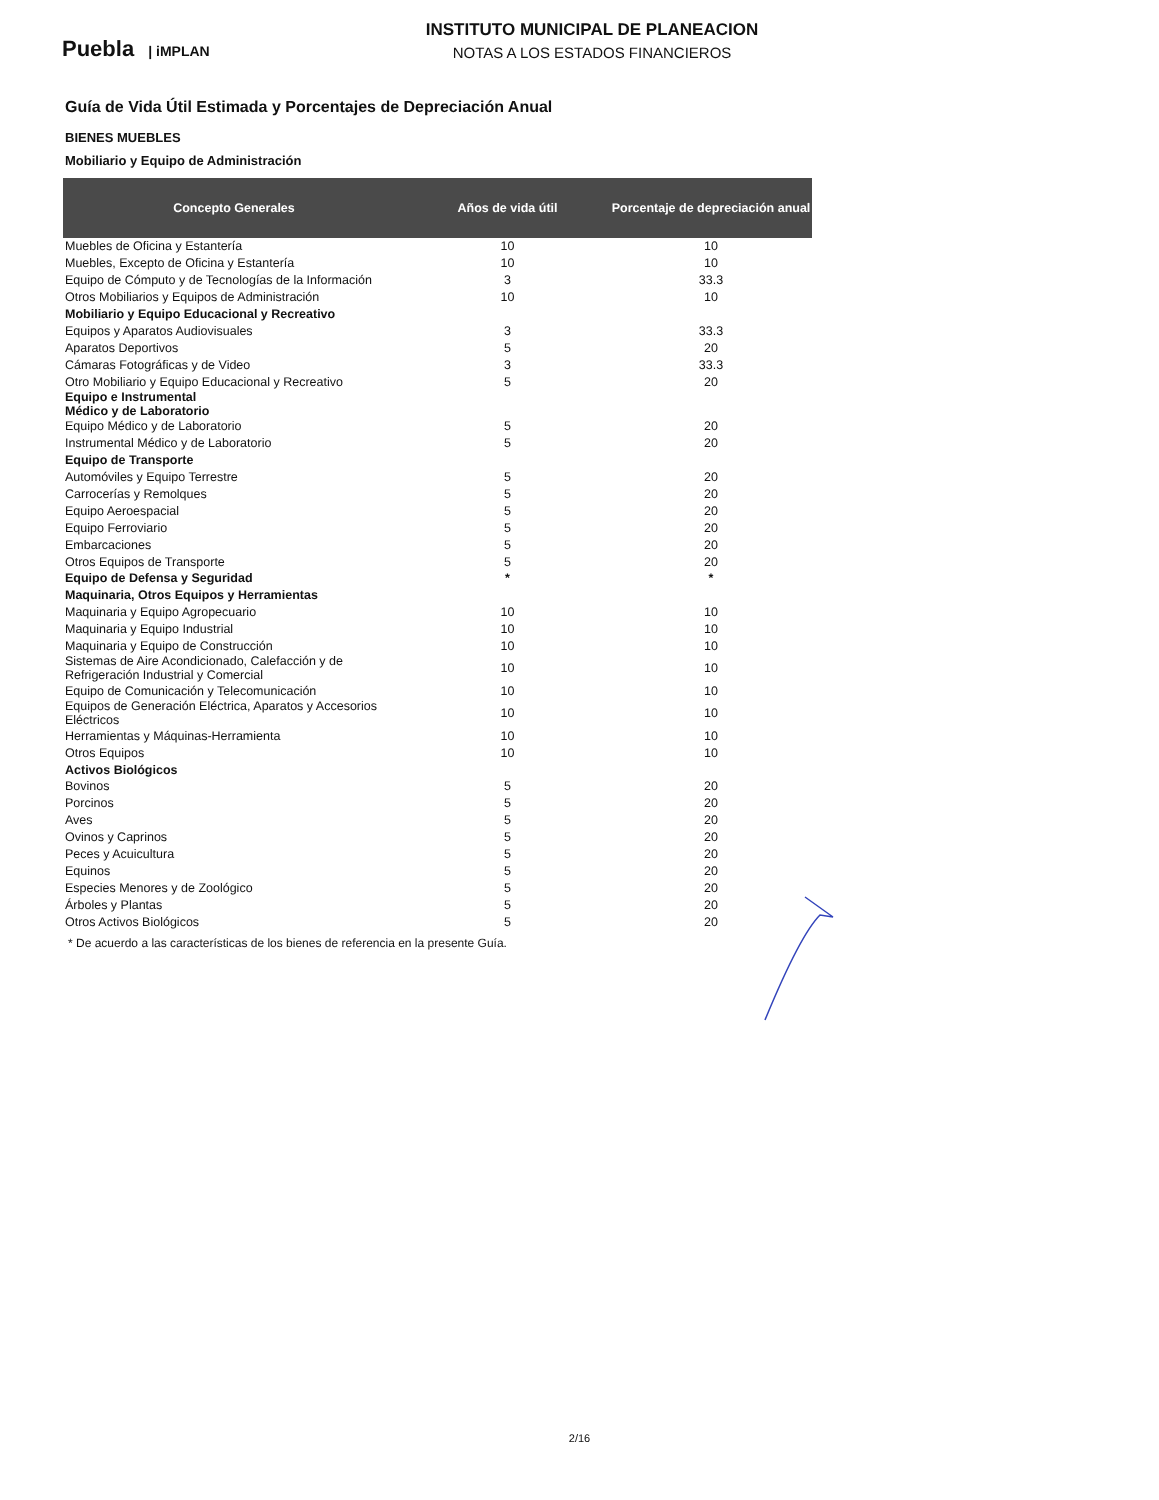Puebla | iMPLAN
INSTITUTO MUNICIPAL DE PLANEACION
NOTAS A LOS ESTADOS FINANCIEROS
Guía de Vida Útil Estimada y Porcentajes de Depreciación Anual
BIENES MUEBLES
Mobiliario y Equipo de Administración
| Concepto Generales | Años de vida útil | Porcentaje de depreciación anual |
| --- | --- | --- |
| Muebles de Oficina y Estantería | 10 | 10 |
| Muebles, Excepto de Oficina y Estantería | 10 | 10 |
| Equipo de Cómputo y de Tecnologías de la Información | 3 | 33.3 |
| Otros Mobiliarios y Equipos de Administración | 10 | 10 |
| Mobiliario y Equipo Educacional y Recreativo | | |
| Equipos y Aparatos Audiovisuales | 3 | 33.3 |
| Aparatos Deportivos | 5 | 20 |
| Cámaras Fotográficas y de Video | 3 | 33.3 |
| Otro Mobiliario y Equipo Educacional y Recreativo | 5 | 20 |
| Equipo e Instrumental Médico y de Laboratorio | | |
| Equipo Médico y de Laboratorio | 5 | 20 |
| Instrumental Médico y de Laboratorio | 5 | 20 |
| Equipo de Transporte | | |
| Automóviles y Equipo Terrestre | 5 | 20 |
| Carrocerías y Remolques | 5 | 20 |
| Equipo Aeroespacial | 5 | 20 |
| Equipo Ferroviario | 5 | 20 |
| Embarcaciones | 5 | 20 |
| Otros Equipos de Transporte | 5 | 20 |
| Equipo de Defensa y Seguridad | * | * |
| Maquinaria, Otros Equipos y Herramientas | | |
| Maquinaria y Equipo Agropecuario | 10 | 10 |
| Maquinaria y Equipo Industrial | 10 | 10 |
| Maquinaria y Equipo de Construcción | 10 | 10 |
| Sistemas de Aire Acondicionado, Calefacción y de Refrigeración Industrial y Comercial | 10 | 10 |
| Equipo de Comunicación y Telecomunicación | 10 | 10 |
| Equipos de Generación Eléctrica, Aparatos y Accesorios Eléctricos | 10 | 10 |
| Herramientas y Máquinas-Herramienta | 10 | 10 |
| Otros Equipos | 10 | 10 |
| Activos Biológicos | | |
| Bovinos | 5 | 20 |
| Porcinos | 5 | 20 |
| Aves | 5 | 20 |
| Ovinos y Caprinos | 5 | 20 |
| Peces y Acuicultura | 5 | 20 |
| Equinos | 5 | 20 |
| Especies Menores y de Zoológico | 5 | 20 |
| Árboles y Plantas | 5 | 20 |
| Otros Activos Biológicos | 5 | 20 |
* De acuerdo a las características de los bienes de referencia en la presente Guía.
2/16